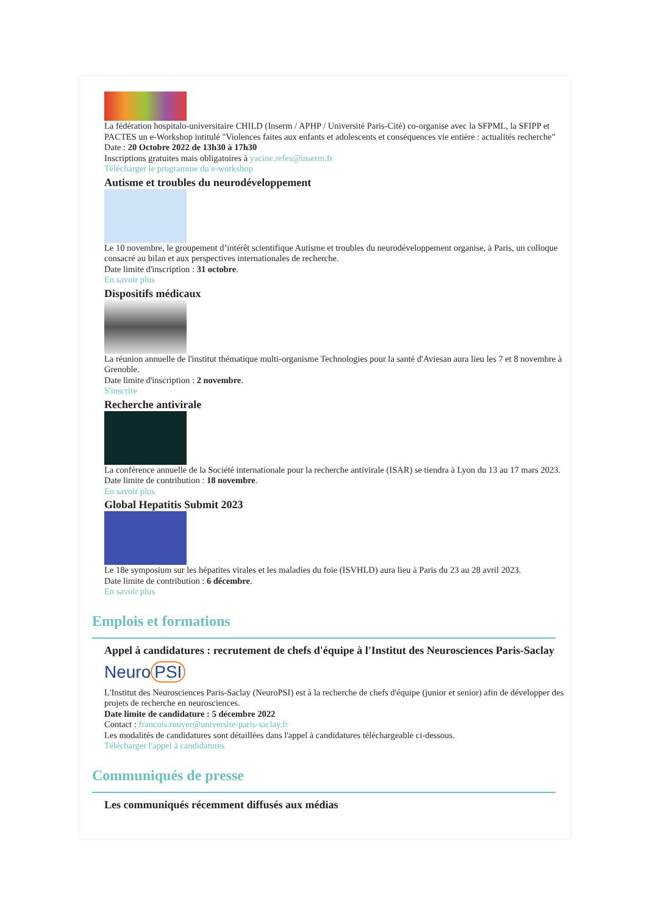La fédération hospitalo-universitaire CHILD (Inserm / APHP / Université Paris-Cité) co-organise avec la SFPML, la SFIPP et PACTES un e-Workshop intitulé "Violences faites aux enfants et adolescents et conséquences vie entière : actualités recherche"
Date : 20 Octobre 2022 de 13h30 à 17h30
Inscriptions gratuites mais obligatoires à yacine.refes@inserm.fr
Télécharger le programme du e-workshop
Autisme et troubles du neurodéveloppement
Le 10 novembre, le groupement d’intérêt scientifique Autisme et troubles du neurodéveloppement organise, à Paris, un colloque consacré au bilan et aux perspectives internationales de recherche.
Date limite d'inscription : 31 octobre.
En savoir plus
Dispositifs médicaux
La réunion annuelle de l'institut thématique multi-organisme Technologies pour la santé d'Aviesan aura lieu les 7 et 8 novembre à Grenoble.
Date limite d'inscription : 2 novembre.
S'inscrire
Recherche antivirale
La conférence annuelle de la Société internationale pour la recherche antivirale (ISAR) se tiendra à Lyon du 13 au 17 mars 2023.
Date limite de contribution : 18 novembre.
En savoir plus
Global Hepatitis Submit 2023
Le 18e symposium sur les hépatites virales et les maladies du foie (ISVHLD) aura lieu à Paris du 23 au 28 avril 2023.
Date limite de contribution : 6 décembre.
En savoir plus
Emplois et formations
Appel à candidatures : recrutement de chefs d'équipe à l'Institut des Neurosciences Paris-Saclay
Neuro PSI
L'Institut des Neurosciences Paris-Saclay (NeuroPSI) est à la recherche de chefs d'équipe (junior et senior) afin de développer des projets de recherche en neurosciences.
Date limite de candidature : 5 décembre 2022
Contact : francois.rouyer@universite-paris-saclay.fr
Les modalités de candidatures sont détaillées dans l'appel à candidatures téléchargeable ci-dessous.
Télécharger l'appel à candidatures
Communiqués de presse
Les communiqués récemment diffusés aux médias